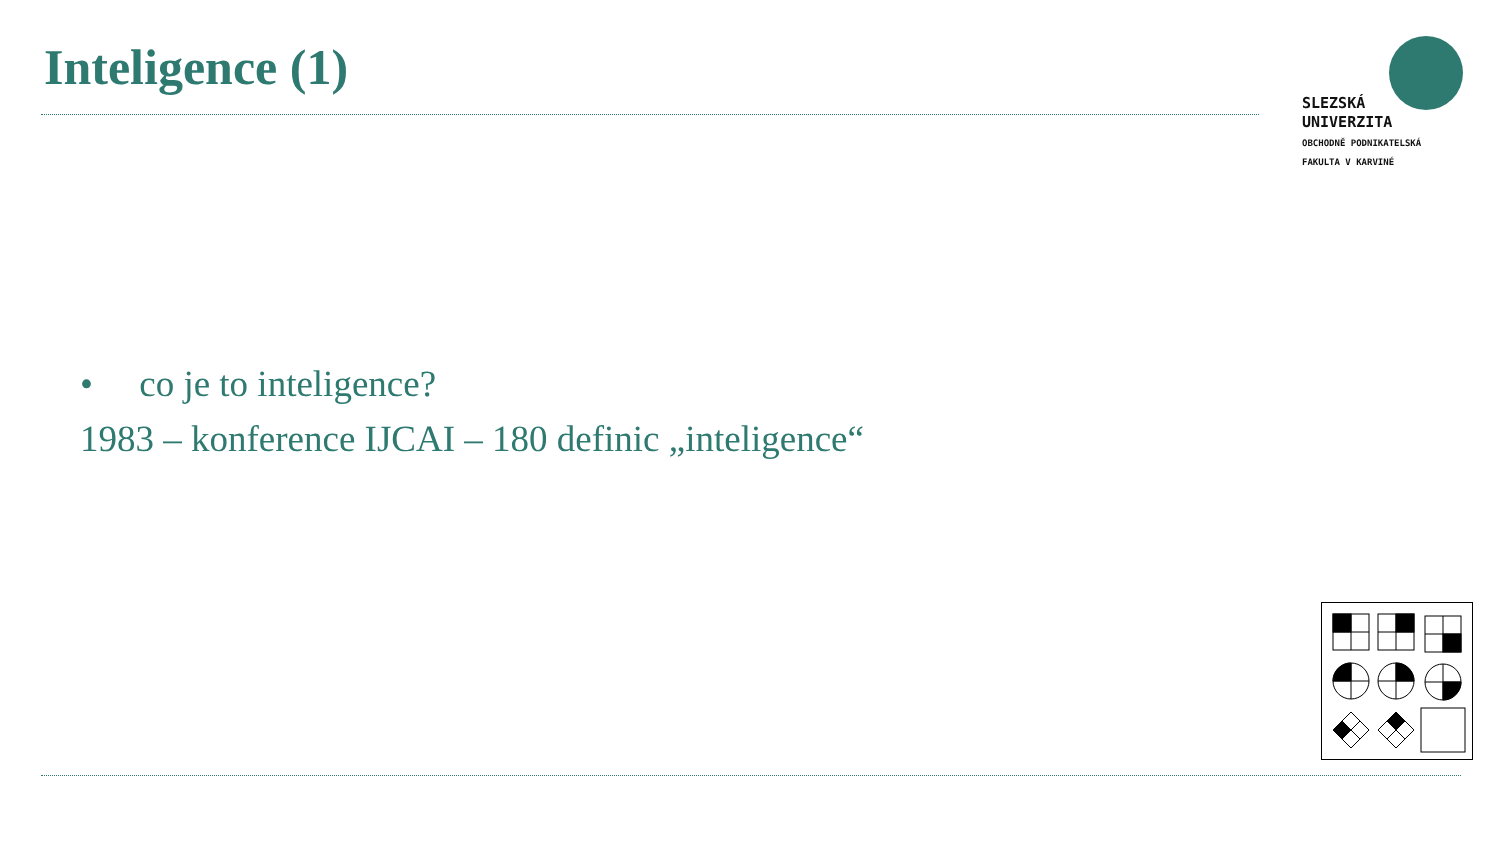Inteligence (1)
SLEZSKÁ
UNIVERZITA
OBCHODNĚ PODNIKATELSKÁ
FAKULTA V KARVINÉ
• co je to inteligence?
1983 – konference IJCAI – 180 definic „inteligence“